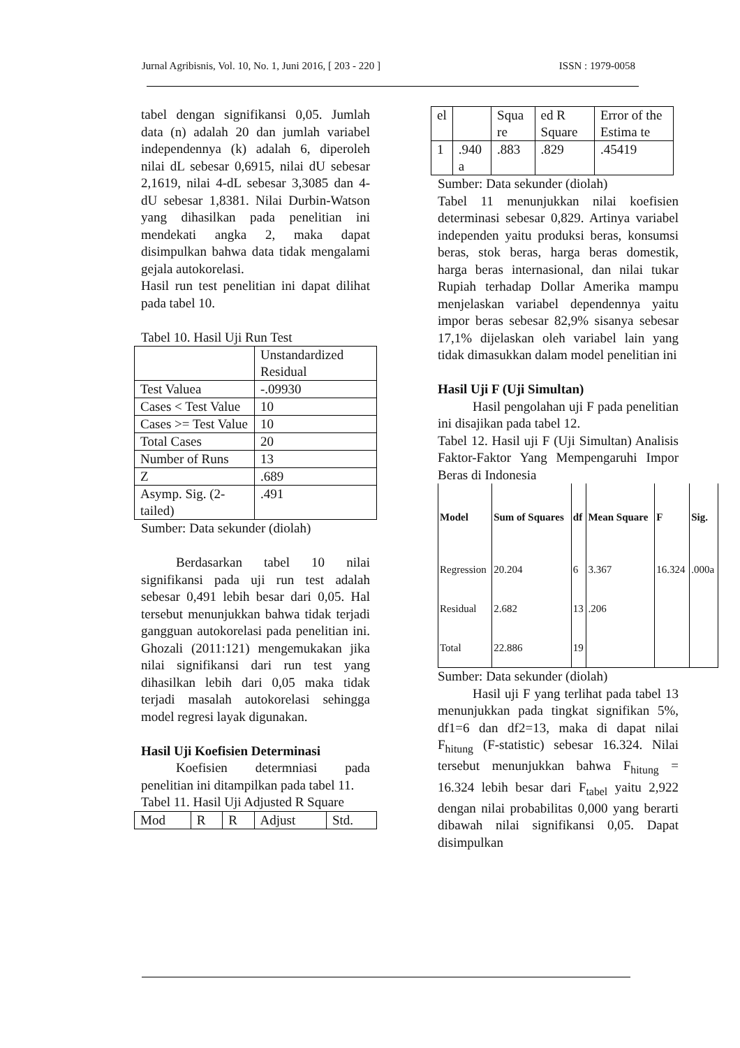Jurnal Agribisnis, Vol. 10, No. 1, Juni 2016, [ 203 - 220 ] ISSN : 1979-0058
tabel dengan signifikansi 0,05. Jumlah data (n) adalah 20 dan jumlah variabel independennya (k) adalah 6, diperoleh nilai dL sebesar 0,6915, nilai dU sebesar 2,1619, nilai 4-dL sebesar 3,3085 dan 4-dU sebesar 1,8381. Nilai Durbin-Watson yang dihasilkan pada penelitian ini mendekati angka 2, maka dapat disimpulkan bahwa data tidak mengalami gejala autokorelasi.
Hasil run test penelitian ini dapat dilihat pada tabel 10.
Tabel 10. Hasil Uji Run Test
| | Unstandardized Residual |
| Test Valuea | -.09930 |
| Cases < Test Value | 10 |
| Cases >= Test Value | 10 |
| Total Cases | 20 |
| Number of Runs | 13 |
| Z | .689 |
| Asymp. Sig. (2-tailed) | .491 |
Sumber: Data sekunder (diolah)
Berdasarkan tabel 10 nilai signifikansi pada uji run test adalah sebesar 0,491 lebih besar dari 0,05. Hal tersebut menunjukkan bahwa tidak terjadi gangguan autokorelasi pada penelitian ini. Ghozali (2011:121) mengemukakan jika nilai signifikansi dari run test yang dihasilkan lebih dari 0,05 maka tidak terjadi masalah autokorelasi sehingga model regresi layak digunakan.
Hasil Uji Koefisien Determinasi
Koefisien determniasi pada penelitian ini ditampilkan pada tabel 11.
Tabel 11. Hasil Uji Adjusted R Square
| Mod | R | R | Adjust | Std. |
| el | | Squa re | ed R Square | Error of the Estima te |
| 1 | .940 a | .883 | .829 | .45419 |
Sumber: Data sekunder (diolah)
Tabel 11 menunjukkan nilai koefisien determinasi sebesar 0,829. Artinya variabel independen yaitu produksi beras, konsumsi beras, stok beras, harga beras domestik, harga beras internasional, dan nilai tukar Rupiah terhadap Dollar Amerika mampu menjelaskan variabel dependennya yaitu impor beras sebesar 82,9% sisanya sebesar 17,1% dijelaskan oleh variabel lain yang tidak dimasukkan dalam model penelitian ini
Hasil Uji F (Uji Simultan)
Hasil pengolahan uji F pada penelitian ini disajikan pada tabel 12.
Tabel 12. Hasil uji F (Uji Simultan) Analisis Faktor-Faktor Yang Mempengaruhi Impor Beras di Indonesia
| Model | Sum of Squares | df | Mean Square | F | Sig. |
| --- | --- | --- | --- | --- | --- |
| Regression | 20.204 | 6 | 3.367 | 16.324 | .000a |
| Residual | 2.682 | 13 | .206 | | |
| Total | 22.886 | 19 | | | |
Sumber: Data sekunder (diolah)
Hasil uji F yang terlihat pada tabel 13 menunjukkan pada tingkat signifikan 5%, df1=6 dan df2=13, maka di dapat nilai F<sub>hitung</sub> (F-statistic) sebesar 16.324. Nilai tersebut menunjukkan bahwa F<sub>hitung</sub> = 16.324 lebih besar dari F<sub>tabel</sub> yaitu 2,922 dengan nilai probabilitas 0,000 yang berarti dibawah nilai signifikansi 0,05. Dapat disimpulkan